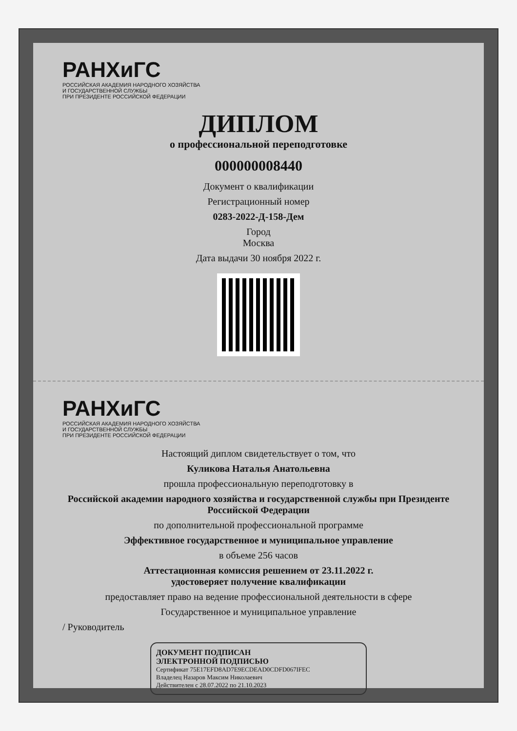РАНХиГС
РОССИЙСКАЯ АКАДЕМИЯ НАРОДНОГО ХОЗЯЙСТВА
И ГОСУДАРСТВЕННОЙ СЛУЖБЫ
ПРИ ПРЕЗИДЕНТЕ РОССИЙСКОЙ ФЕДЕРАЦИИ
ДИПЛОМ
о профессиональной переподготовке
000000008440
Документ о квалификации
Регистрационный номер
0283-2022-Д-158-Дем
Город
Москва
Дата выдачи 30 ноября 2022 г.
РАНХиГС
РОССИЙСКАЯ АКАДЕМИЯ НАРОДНОГО ХОЗЯЙСТВА
И ГОСУДАРСТВЕННОЙ СЛУЖБЫ
ПРИ ПРЕЗИДЕНТЕ РОССИЙСКОЙ ФЕДЕРАЦИИ
Настоящий диплом свидетельствует о том, что
Куликова Наталья Анатольевна
прошла профессиональную переподготовку в
Российской академии народного хозяйства и государственной службы при Президенте Российской Федерации
по дополнительной профессиональной программе
Эффективное государственное и муниципальное управление
в объеме 256 часов
Аттестационная комиссия решением от 23.11.2022 г.
удостоверяет получение квалификации
предоставляет право на ведение профессиональной деятельности в сфере
Государственное и муниципальное управление
/ Руководитель
ДОКУМЕНТ ПОДПИСАН
ЭЛЕКТРОННОЙ ПОДПИСЬЮ
Сертификат 75E17EFD8AD7E9ECDEAD0CDFD067IFEC
Владелец Назаров Максим Николаевич
Действителен с 28.07.2022 по 21.10.2023